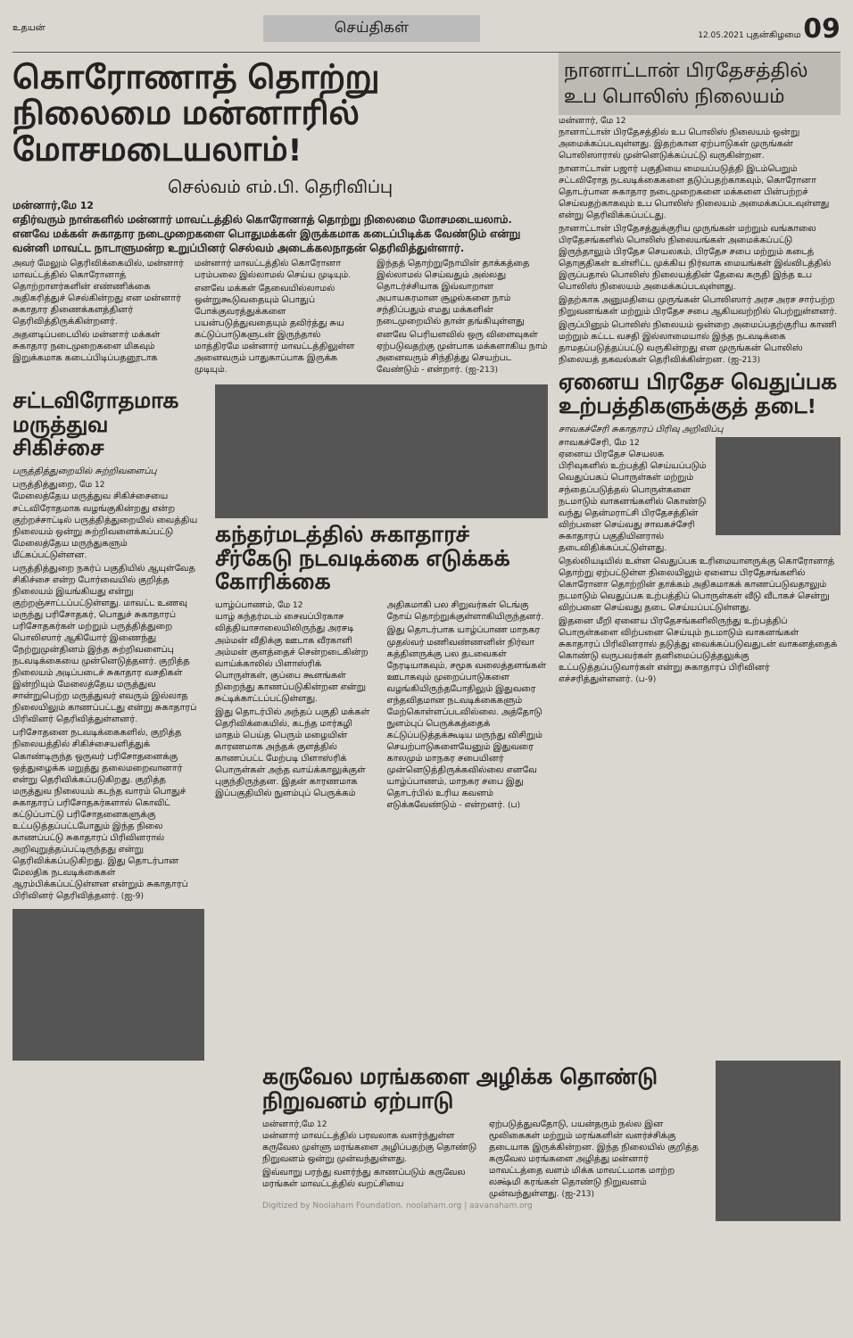உதயன் செய்திகள் 12.05.2021 புதன்கிழமை 09
கொரோணாத் தொற்று நிலைமை மன்னாரில் மோசமடையலாம்!
செல்வம் எம்.பி. தெரிவிப்பு
மன்னார்,மே 12
எதிர்வரும் நாள்களில் மன்னார் மாவட்டத்தில் கொரோனாத் தொற்று நிலைமை மோசமடையலாம். எனவே மக்கள் சுகாதார நடைமுறைகளை பொதுமக்கள் இருக்கமாக கடைப்பிடிக்க வேண்டும் என்று வன்னி மாவட்ட நாடாளுமன்ற உறுப்பினர் செல்வம் அடைக்கலநாதன் தெரிவித்துள்ளார்.
அவர் மேலும் தெரிவிக்கையில், மன்னார் மாவட்டத்தில் கொரோனாத் தொற்றாளர்களின் எண்ணிக்கை அதிகரித்துச் செல்கின்றது என மன்னார் சுகாதார திணைக்களத்தினர் தெரிவித்திருக்கின்றனர்.
அதனடிப்படையில் மன்னார் மக்கள் சுகாதார நடைமுறைகளை மிகவும் இறுக்கமாக கடைப்பிடிப்பதனூடாக மன்னார் மாவட்டத்தில் கொரோனா பரம்பலை இல்லாமல் செய்ய முடியும்.
எனவே மக்கள் தேவையில்லாமல் ஒன்றுகூடுவதையும் பொதுப் போக்குவரத்துக்களை பயன்படுத்துவதையும் தவிர்த்து சுய கட்டுப்பாடுகளுடன் இருந்தால் மாத்திரமே மன்னார் மாவட்டத்திலுள்ள அனைவரும் பாதுகாப்பாக இருக்க முடியும்.
இந்தத் தொற்றுநோயின் தாக்கத்தை இல்லாமல் செய்வதும் அல்லது தொடர்ச்சியாக இவ்வாறான அபாயகரமான சூழல்களை நாம் சந்திப்பதும் எமது மக்களின் நடைமுறையில் தான் தங்கியுள்ளது
எனவே பெரியளவில் ஒரு விளைவுகள் ஏற்படுவதற்கு முன்பாக மக்களாகிய நாம் அனைவரும் சிந்தித்து செயற்பட வேண்டும் - என்றார். (ஐ-213)
சட்டவிரோதமாக மருத்துவ சிகிச்சை
பருத்தித்துறையில் சுற்றிவளைப்பு
பருத்தித்துறை, மே 12
மேலைத்தேய மருத்துவ சிகிச்சையை சட்டவிரோதமாக வழங்குகின்றது என்ற குற்றச்சாட்டில் பருத்தித்துறையில் வைத்திய நிலையம் ஒன்று சுற்றிவளைக்கப்பட்டு மேலைத்தேய மருந்துகளும் மீட்கப்பட்டுள்ளன.
பருத்தித்துறை நகர்ப் பகுதியில் ஆயுள்வேத சிகிச்சை என்ற போர்வையில் குறித்த நிலையம் இயங்கியது என்று குற்றஞ்சாட்டப்பட்டுள்ளது. மாவட்ட உணவு மருந்து பரிசோதகர், பொதுச் சுகாதாரப் பரிசோதகர்கள் மற்றும் பருத்தித்துறை பொலிஸார் ஆகியோர் இணைந்து நேற்றுமுன்தினம் இந்த சுற்றிவளைப்பு நடவடிக்கையை முன்னெடுத்தனர். குறித்த நிலையம் அடிப்படைச் சுகாதார வசதிகள் இன்றியும் மேலைத்தேய மருத்துவ சான்றுபெற்ற மருத்துவர் எவரும் இல்லாத நிலையிலும் காணப்பட்டது என்று சுகாதாரப் பிரிவினர் தெரிவித்துள்ளனர்.
பரிசோதனை நடவடிக்கைகளில், குறித்த நிலையத்தில் சிகிச்சையளித்துக் கொண்டிருந்த ஒருவர் பரிசோதனைக்கு ஒத்துழைக்க மறுத்து தலைமறைவானார் என்று தெரிவிக்கப்படுகிறது. குறித்த மருத்துவ நிலையம் கடந்த வாரம் பொதுச் சுகாதாரப் பரிசோதகர்களால் கொவிட் கட்டுப்பாட்டு பரிசோதனைகளுக்கு உட்படுத்தப்பட்டபோதும் இந்த நிலை காணப்பட்டு சுகாதாரப் பிரிவினரால் அறிவுறுத்தப்பட்டிருந்தது என்று தெரிவிக்கப்படுகிறது. இது தொடர்பான மேலதிக நடவடிக்கைகள் ஆரம்பிக்கப்பட்டுள்ளன என்றும் சுகாதாரப் பிரிவினர் தெரிவித்தனர். (ஐ-9)
கந்தர்மடத்தில் சுகாதாரச் சீர்கேடு நடவடிக்கை எடுக்கக் கோரிக்கை
யாழ்ப்பாணம், மே 12
யாழ் கந்தர்மடம் சைவப்பிரகாச வித்தியாசாலையிலிருந்து அரசடி அம்மன் வீதிக்கு ஊடாக வீரகாளி அம்மன் குளத்தைச் சென்றடைகின்ற வாய்க்காலில் பிளாஸ்ரிக் பொருள்கள், குப்பை கூளங்கள் நிறைந்து காணப்படுகின்றன என்று சுட்டிக்காட்டப்பட்டுள்ளது.
இது தொடர்பில் அந்தப் பகுதி மக்கள் தெரிவிக்கையில், கடந்த மார்கழி மாதம் பெய்த பெரும் மழையின் காரணமாக அந்தக் குளத்தில் காணப்பட்ட மேற்படி பிளாஸ்ரிக் பொருள்கள் அந்த வாய்க்காலுக்குள் புகுந்திருந்தன. இதன் காரணமாக இப்பகுதியில் நுளம்புப் பெருக்கம் அதிகமாகி பல சிறுவர்கள் டெங்கு நோய் தொற்றுக்குள்ளாகியிருந்தனர்.
இது தொடர்பாக யாழ்ப்பாண மாநகர முதல்வர் மணிவண்ணனின் நிர்வா கத்தினருக்கு பல தடவைகள் நேரடியாகவும், சமூக வலைத்தளங்கள் ஊடாகவும் முறைப்பாடுகளை வழங்கியிருந்தபோதிலும் இதுவரை எந்தவிதமான நடவடிக்கைகளும் மேற்கொள்ளப்படவில்லை. அத்தோடு நுளம்புப் பெருக்கத்தைக் கட்டுப்படுத்தக்கூடிய மருந்து விசிறும் செயற்பாடுகளையேனும் இதுவரை காலமும் மாநகர சபையினர் முன்னெடுத்திருக்கவில்லை எனவே யாழ்ப்பாணம், மாநகர சபை இது தொடர்பில் உரிய கவனம் எடுக்கவேண்டும் - என்றனர். (ப)
நானாட்டான் பிரதேசத்தில் உப பொலிஸ் நிலையம்
மன்னார், மே 12
நானாட்டான் பிரதேசத்தில் உப பொலிஸ் நிலையம் ஒன்று அமைக்கப்படவுள்ளது. இதற்கான ஏற்பாடுகள் முருங்கன் பொலிஸாரால் முன்னெடுக்கப்பட்டு வருகின்றன.
நானாட்டான் பஜார் பகுதியை மையப்படுத்தி இடம்பெறும் சட்டவிரோத நடவடிக்கைகளை தடுப்பதற்காகவும், கொரோனா தொடர்பான சுகாதார நடைமுறைகளை மக்களை பின்பற்றச் செய்வதற்காகவும் உப பொலிஸ் நிலையம் அமைக்கப்படவுள்ளது என்று தெரிவிக்கப்பட்டது.
நானாட்டான் பிரதேசத்துக்குரிய முருங்கன் மற்றும் வங்காலை பிரதேசங்களில் பொலிஸ் நிலையங்கள் அமைக்கப்பட்டு இருந்தாலும் பிரதேச செயலகம், பிரதேச சபை மற்றும் கடைத் தொகுதிகள் உள்ளிட்ட முக்கிய நிர்வாக மையங்கள் இவ்விடத்தில் இருப்பதால் பொலிஸ் நிலையத்தின் தேவை கருதி இந்த உப பொலிஸ் நிலையம் அமைக்கப்படவுள்ளது.
இதற்காக அனுமதியை முருங்கன் பொலிஸார் அரச அரச சார்பற்ற நிறுவனங்கள் மற்றும் பிரதேச சபை ஆகியவற்றில் பெற்றுள்ளனர்.
இருப்பினும் பொலிஸ் நிலையம் ஒன்றை அமைப்பதற்குரிய காணி மற்றும் கட்டட வசதி இல்லாமையால் இந்த நடவடிக்கை தாமதப்படுத்தப்பட்டு வருகின்றது என முருங்கன் பொலிஸ் நிலையத் தகவல்கள் தெரிவிக்கின்றன. (ஐ-213)
ஏனைய பிரதேச வெதுப்பக உற்பத்திகளுக்குத் தடை!
சாவகச்சேரி சுகாதாரப் பிரிவு அறிவிப்பு
சாவகச்சேரி, மே 12
ஏனைய பிரதேச செயலக பிரிவுகளில் உற்பத்தி செய்யப்படும் வெதுப்பகப் பொருள்கள் மற்றும் சந்தைப்படுத்தல் பொருள்களை நடமாடும் வாகனங்களில் கொண்டு வந்து தென்மராட்சி பிரதேசத்தின் விற்பனை செய்வது சாவகச்சேரி சுகாதாரப் பகுதியினரால் தடைவிதிக்கப்பட்டுள்ளது.
நெல்லியடியில் உள்ள வெதுப்பக உரிமையாளருக்கு கொரோனாத் தொற்று ஏற்பட்டுள்ள நிலையிலும் ஏனைய பிரதேசங்களில் கொரோனா தொற்றின் தாக்கம் அதிகமாகக் காணப்படுவதாலும் நடமாடும் வெதுப்பக உற்பத்திப் பொருள்கள் வீடு வீடாகச் சென்று விற்பனை செய்வது தடை செய்யப்பட்டுள்ளது.
இதனை மீறி ஏனைய பிரதேசங்களிலிருந்து உற்பத்திப் பொருள்களை விற்பனை செய்யும் நடமாடும் வாகனங்கள் சுகாதாரப் பிரிவினரால் தடுத்து வைக்கப்படுவதுடன் வாகனத்தைக் கொண்டு வருபவர்கள் தனிமைப்படுத்தலுக்கு உட்படுத்தப்படுவார்கள் என்று சுகாதாரப் பிரிவினர் எச்சரித்துள்ளனர். (ப-9)
கருவேல மரங்களை அழிக்க தொண்டு நிறுவனம் ஏற்பாடு
மன்னார்,மே 12
மன்னார் மாவட்டத்தில் பரவலாக வளர்ந்துள்ள கருவேல முள்ளு மரங்களை அழிப்பதற்கு தொண்டு நிறுவனம் ஒன்று முன்வந்துள்ளது.
இவ்வாறு பரந்து வளர்ந்து காணப்படும் கருவேல மரங்கள் மாவட்டத்தில் வறட்சியை ஏற்படுத்துவதோடு, பயன்தரும் நல்ல இன மூலிகைகள் மற்றும் மரங்களின் வளர்ச்சிக்கு தடையாக இருக்கின்றன. இந்த நிலையில் குறித்த கருவேல மரங்களை அழித்து மன்னார் மாவட்டத்தை வளம் மிக்க மாவட்டமாக மாற்ற லக்ஷ்மி கரங்கள் தொண்டு நிறுவனம் முன்வந்துள்ளது. (ஐ-213)
Digitized by Noolaham Foundation. noolaham.org | aavanaham.org